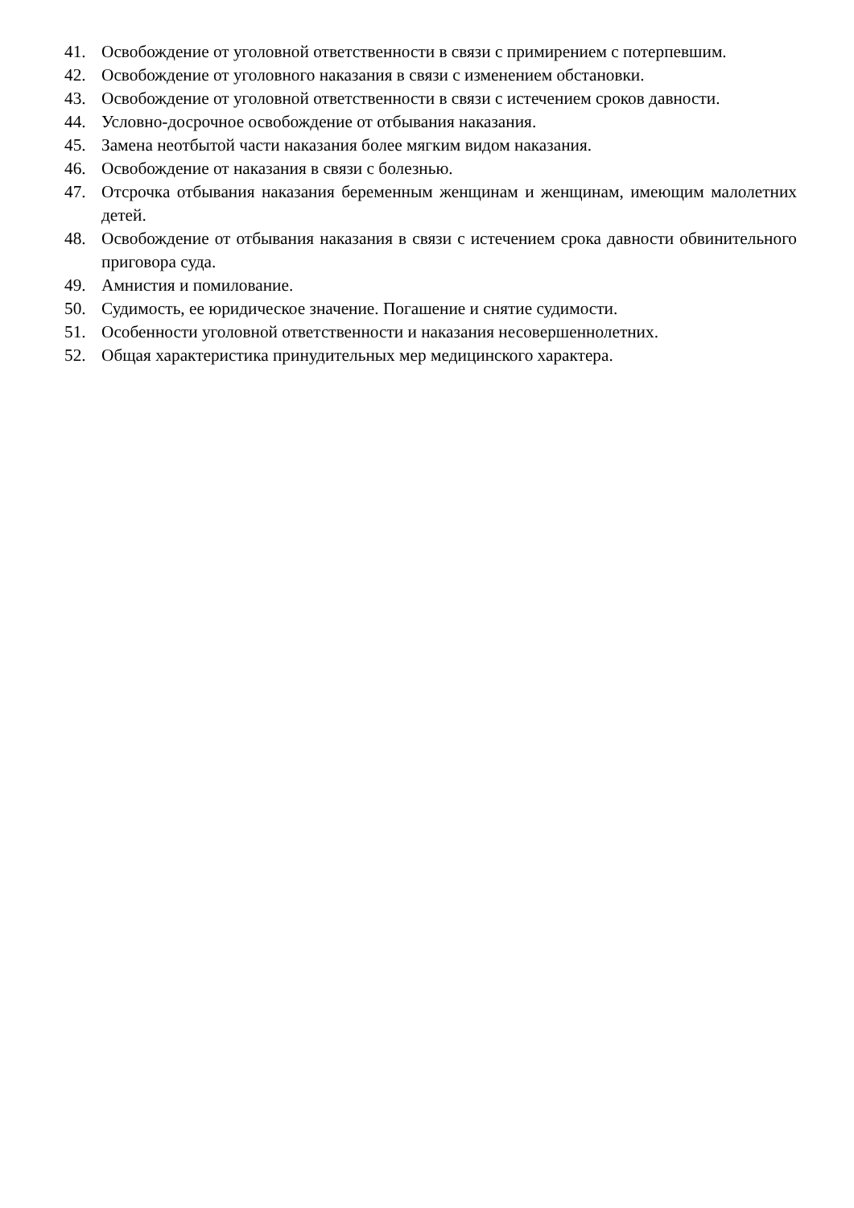41. Освобождение от уголовной ответственности в связи с примирением с потерпевшим.
42. Освобождение от уголовного наказания в связи с изменением обстановки.
43. Освобождение от уголовной ответственности в связи с истечением сроков давности.
44. Условно-досрочное освобождение от отбывания наказания.
45. Замена неотбытой части наказания более мягким видом наказания.
46. Освобождение от наказания в связи с болезнью.
47. Отсрочка отбывания наказания беременным женщинам и женщинам, имеющим малолетних детей.
48. Освобождение от отбывания наказания в связи с истечением срока давности обвинительного приговора суда.
49. Амнистия и помилование.
50. Судимость, ее юридическое значение. Погашение и снятие судимости.
51. Особенности уголовной ответственности и наказания несовершеннолетних.
52. Общая характеристика принудительных мер медицинского характера.